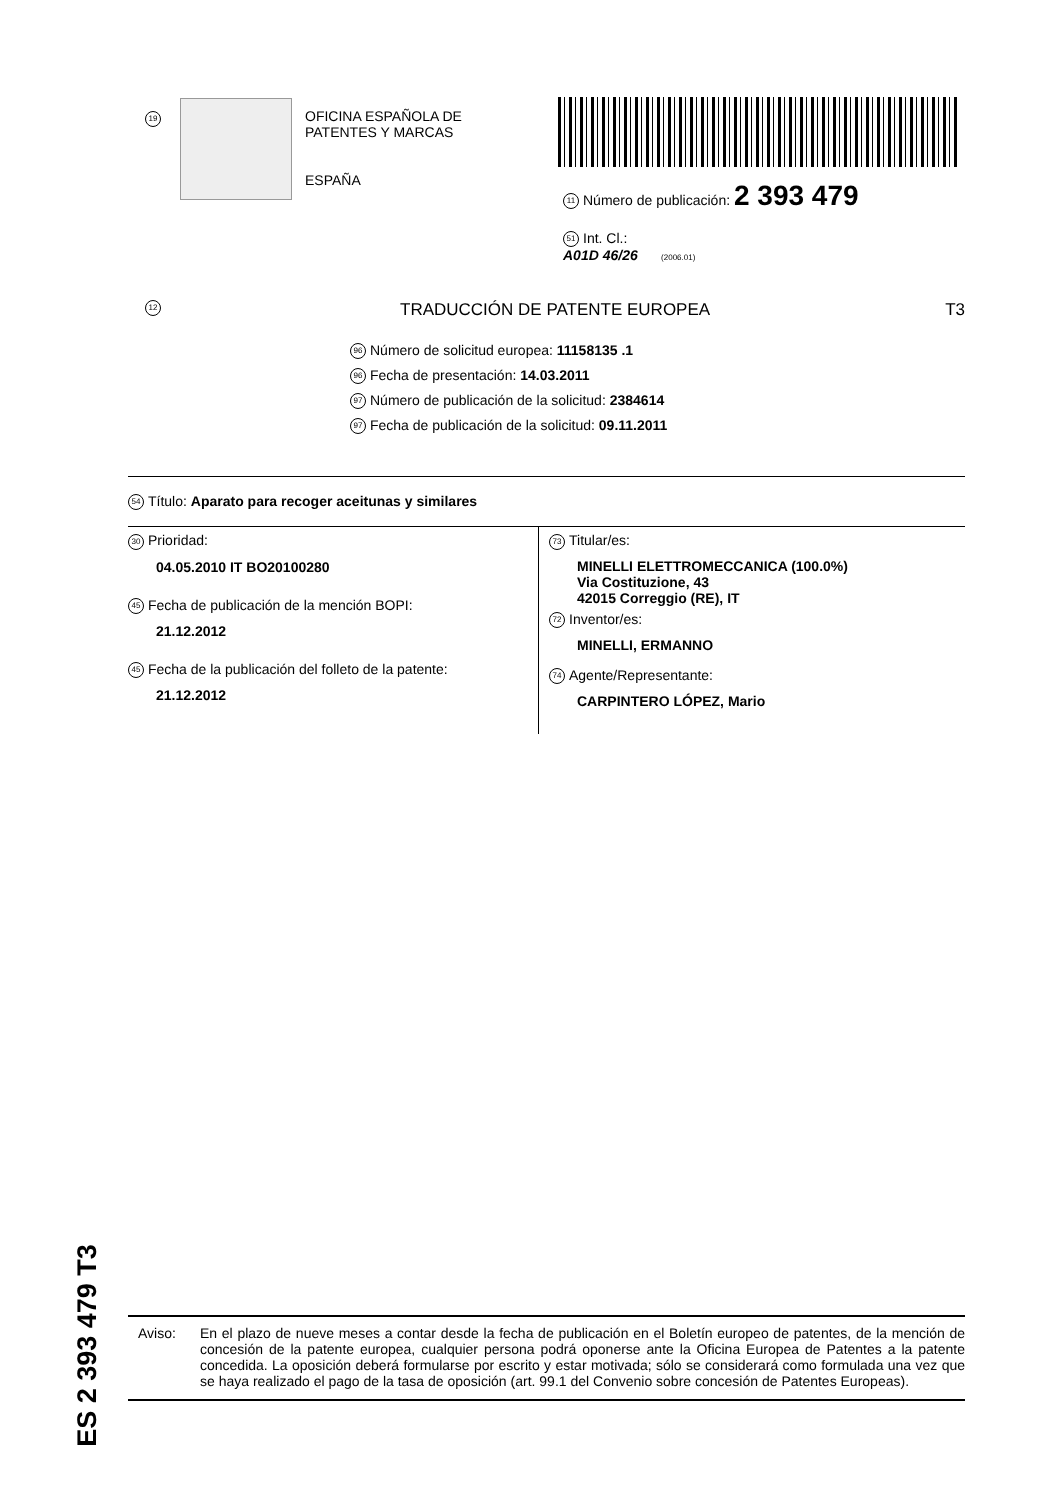19
OFICINA ESPAÑOLA DE
PATENTES Y MARCAS
ESPAÑA
11 Número de publicación: 2 393 479
51 Int. Cl.:
A01D 46/26 (2006.01)
12 TRADUCCIÓN DE PATENTE EUROPEA T3
96 Número de solicitud europea: 11158135 .1
96 Fecha de presentación: 14.03.2011
97 Número de publicación de la solicitud: 2384614
97 Fecha de publicación de la solicitud: 09.11.2011
54 Título: Aparato para recoger aceitunas y similares
30 Prioridad:
04.05.2010 IT BO20100280
45 Fecha de publicación de la mención BOPI:
21.12.2012
45 Fecha de la publicación del folleto de la patente:
21.12.2012
73 Titular/es:
MINELLI ELETTROMECCANICA (100.0%)
Via Costituzione, 43
42015 Correggio (RE), IT
72 Inventor/es:
MINELLI, ERMANNO
74 Agente/Representante:
CARPINTERO LÓPEZ, Mario
ES 2 393 479 T3
Aviso: En el plazo de nueve meses a contar desde la fecha de publicación en el Boletín europeo de patentes, de la mención de concesión de la patente europea, cualquier persona podrá oponerse ante la Oficina Europea de Patentes a la patente concedida. La oposición deberá formularse por escrito y estar motivada; sólo se considerará como formulada una vez que se haya realizado el pago de la tasa de oposición (art. 99.1 del Convenio sobre concesión de Patentes Europeas).